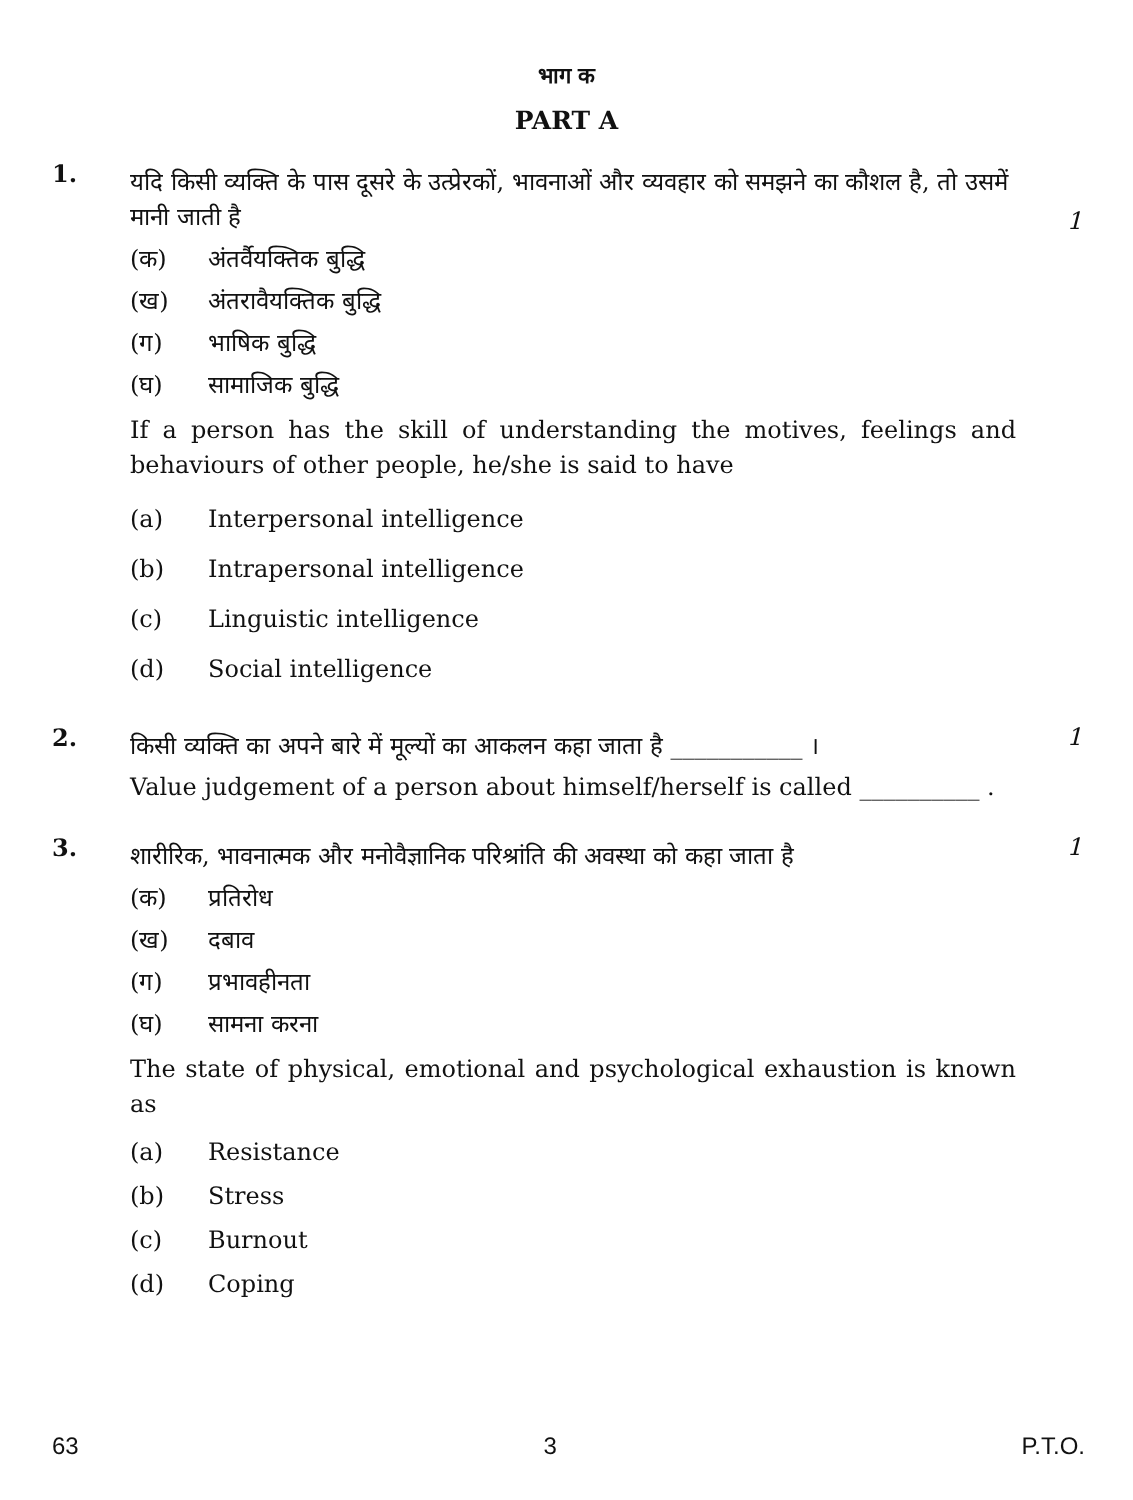भाग क
PART A
1.
यदि किसी व्यक्ति के पास दूसरे के उत्प्रेरकों, भावनाओं और व्यवहार को समझने का कौशल है, तो उसमें मानी जाती है
(क) अंतर्वैयक्तिक बुद्धि
(ख) अंतरावैयक्तिक बुद्धि
(ग) भाषिक बुद्धि
(घ) सामाजिक बुद्धि
If a person has the skill of understanding the motives, feelings and behaviours of other people, he/she is said to have
(a) Interpersonal intelligence
(b) Intrapersonal intelligence
(c) Linguistic intelligence
(d) Social intelligence
1
2.
किसी व्यक्ति का अपने बारे में मूल्यों का आकलन कहा जाता है ___________ ।
Value judgement of a person about himself/herself is called __________ .
1
3.
शारीरिक, भावनात्मक और मनोवैज्ञानिक परिश्रांति की अवस्था को कहा जाता है
(क) प्रतिरोध
(ख) दबाव
(ग) प्रभावहीनता
(घ) सामना करना
The state of physical, emotional and psychological exhaustion is known as
(a) Resistance
(b) Stress
(c) Burnout
(d) Coping
1
63 3 P.T.O.